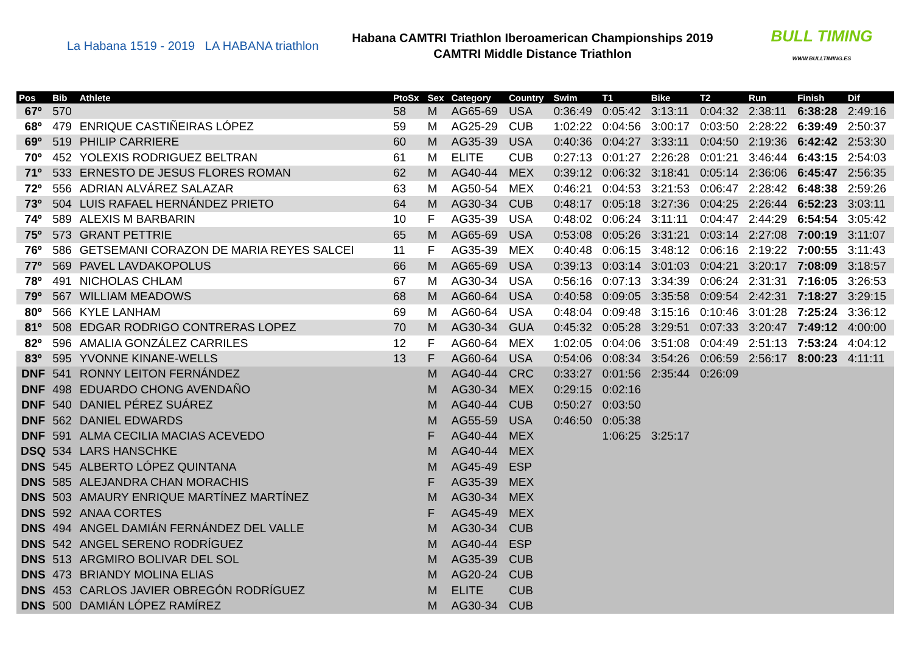La Habana 1519 - 2019 LA HABANA triathlon
Habana CAMTRI Triathlon Iberoamerican Championships 2019
CAMTRI Middle Distance Triathlon
BULL TIMING
WWW.BULLTIMING.ES
| Pos | Bib | Athlete | PtoSx | Sex | Category | Country | Swim | T1 | Bike | T2 | Run | Finish | Dif |
| --- | --- | --- | --- | --- | --- | --- | --- | --- | --- | --- | --- | --- | --- |
| 67º | 570 | | 58 | M | AG65-69 | USA | 0:36:49 | 0:05:42 | 3:13:11 | 0:04:32 | 2:38:11 | 6:38:28 | 2:49:16 |
| 68º | 479 | ENRIQUE CASTIÑEIRAS LÓPEZ | 59 | M | AG25-29 | CUB | 1:02:22 | 0:04:56 | 3:00:17 | 0:03:50 | 2:28:22 | 6:39:49 | 2:50:37 |
| 69º | 519 | PHILIP CARRIERE | 60 | M | AG35-39 | USA | 0:40:36 | 0:04:27 | 3:33:11 | 0:04:50 | 2:19:36 | 6:42:42 | 2:53:30 |
| 70º | 452 | YOLEXIS RODRIGUEZ BELTRAN | 61 | M | ELITE | CUB | 0:27:13 | 0:01:27 | 2:26:28 | 0:01:21 | 3:46:44 | 6:43:15 | 2:54:03 |
| 71º | 533 | ERNESTO DE JESUS FLORES ROMAN | 62 | M | AG40-44 | MEX | 0:39:12 | 0:06:32 | 3:18:41 | 0:05:14 | 2:36:06 | 6:45:47 | 2:56:35 |
| 72º | 556 | ADRIAN ALVÁREZ SALAZAR | 63 | M | AG50-54 | MEX | 0:46:21 | 0:04:53 | 3:21:53 | 0:06:47 | 2:28:42 | 6:48:38 | 2:59:26 |
| 73º | 504 | LUIS RAFAEL HERNÁNDEZ PRIETO | 64 | M | AG30-34 | CUB | 0:48:17 | 0:05:18 | 3:27:36 | 0:04:25 | 2:26:44 | 6:52:23 | 3:03:11 |
| 74º | 589 | ALEXIS M BARBARIN | 10 | F | AG35-39 | USA | 0:48:02 | 0:06:24 | 3:11:11 | 0:04:47 | 2:44:29 | 6:54:54 | 3:05:42 |
| 75º | 573 | GRANT PETTRIE | 65 | M | AG65-69 | USA | 0:53:08 | 0:05:26 | 3:31:21 | 0:03:14 | 2:27:08 | 7:00:19 | 3:11:07 |
| 76º | 586 | GETSEMANI CORAZON DE MARIA REYES SALCEI | 11 | F | AG35-39 | MEX | 0:40:48 | 0:06:15 | 3:48:12 | 0:06:16 | 2:19:22 | 7:00:55 | 3:11:43 |
| 77º | 569 | PAVEL LAVDAKOPOLUS | 66 | M | AG65-69 | USA | 0:39:13 | 0:03:14 | 3:01:03 | 0:04:21 | 3:20:17 | 7:08:09 | 3:18:57 |
| 78º | 491 | NICHOLAS CHLAM | 67 | M | AG30-34 | USA | 0:56:16 | 0:07:13 | 3:34:39 | 0:06:24 | 2:31:31 | 7:16:05 | 3:26:53 |
| 79º | 567 | WILLIAM MEADOWS | 68 | M | AG60-64 | USA | 0:40:58 | 0:09:05 | 3:35:58 | 0:09:54 | 2:42:31 | 7:18:27 | 3:29:15 |
| 80º | 566 | KYLE LANHAM | 69 | M | AG60-64 | USA | 0:48:04 | 0:09:48 | 3:15:16 | 0:10:46 | 3:01:28 | 7:25:24 | 3:36:12 |
| 81º | 508 | EDGAR RODRIGO CONTRERAS LOPEZ | 70 | M | AG30-34 | GUA | 0:45:32 | 0:05:28 | 3:29:51 | 0:07:33 | 3:20:47 | 7:49:12 | 4:00:00 |
| 82º | 596 | AMALIA GONZÁLEZ CARRILES | 12 | F | AG60-64 | MEX | 1:02:05 | 0:04:06 | 3:51:08 | 0:04:49 | 2:51:13 | 7:53:24 | 4:04:12 |
| 83º | 595 | YVONNE KINANE-WELLS | 13 | F | AG60-64 | USA | 0:54:06 | 0:08:34 | 3:54:26 | 0:06:59 | 2:56:17 | 8:00:23 | 4:11:11 |
| DNF | 541 | RONNY LEITON FERNÁNDEZ | | M | AG40-44 | CRC | 0:33:27 | 0:01:56 | 2:35:44 | 0:26:09 | | | |
| DNF | 498 | EDUARDO CHONG AVENDAÑO | | M | AG30-34 | MEX | 0:29:15 | 0:02:16 | | | | | |
| DNF | 540 | DANIEL PÉREZ SUÁREZ | | M | AG40-44 | CUB | 0:50:27 | 0:03:50 | | | | | |
| DNF | 562 | DANIEL EDWARDS | | M | AG55-59 | USA | 0:46:50 | 0:05:38 | | | | | |
| DNF | 591 | ALMA CECILIA MACIAS ACEVEDO | | F | AG40-44 | MEX | | 1:06:25 | 3:25:17 | | | | |
| DSQ | 534 | LARS HANSCHKE | | M | AG40-44 | MEX | | | | | | | |
| DNS | 545 | ALBERTO LÓPEZ QUINTANA | | M | AG45-49 | ESP | | | | | | | |
| DNS | 585 | ALEJANDRA CHAN MORACHIS | | F | AG35-39 | MEX | | | | | | | |
| DNS | 503 | AMAURY ENRIQUE MARTÍNEZ MARTÍNEZ | | M | AG30-34 | MEX | | | | | | | |
| DNS | 592 | ANAA CORTES | | F | AG45-49 | MEX | | | | | | | |
| DNS | 494 | ANGEL DAMIÁN FERNÁNDEZ DEL VALLE | | M | AG30-34 | CUB | | | | | | | |
| DNS | 542 | ANGEL SERENO RODRÍGUEZ | | M | AG40-44 | ESP | | | | | | | |
| DNS | 513 | ARGMIRO BOLIVAR DEL SOL | | M | AG35-39 | CUB | | | | | | | |
| DNS | 473 | BRIANDY MOLINA ELIAS | | M | AG20-24 | CUB | | | | | | | |
| DNS | 453 | CARLOS JAVIER OBREGÓN RODRÍGUEZ | | M | ELITE | CUB | | | | | | | |
| DNS | 500 | DAMIÁN LÓPEZ RAMÍREZ | | M | AG30-34 | CUB | | | | | | | |